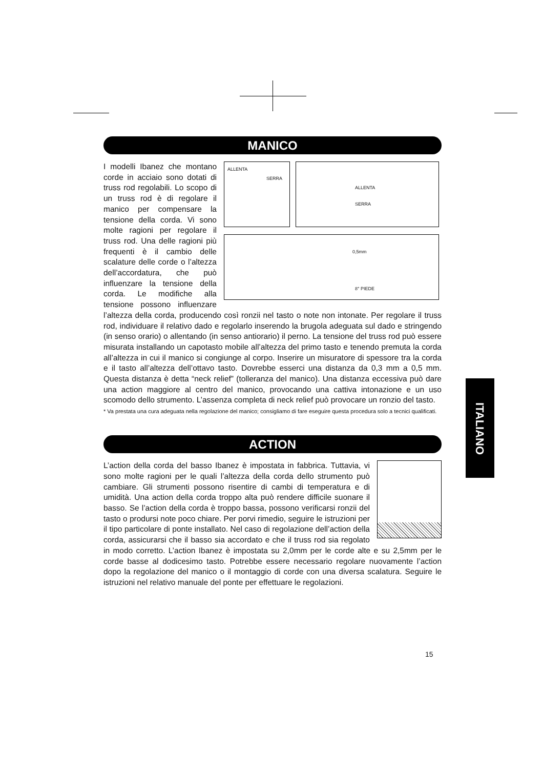MANICO
ALLENTA
SERRA
ALLENTA
SERRA
0,5mm
8° PIEDE
I modelli Ibanez che montano corde in acciaio sono dotati di truss rod regolabili. Lo scopo di un truss rod è di regolare il manico per compensare la tensione della corda. Vi sono molte ragioni per regolare il truss rod. Una delle ragioni più frequenti è il cambio delle scalature delle corde o l’altezza dell’accordatura, che può influenzare la tensione della corda. Le modifiche alla tensione possono influenzare l’altezza della corda, producendo così ronzii nel tasto o note non intonate. Per regolare il truss rod, individuare il relativo dado e regolarlo inserendo la brugola adeguata sul dado e stringendo (in senso orario) o allentando (in senso antiorario) il perno. La tensione del truss rod può essere misurata installando un capotasto mobile all’altezza del primo tasto e tenendo premuta la corda all’altezza in cui il manico si congiunge al corpo. Inserire un misuratore di spessore tra la corda e il tasto all’altezza dell’ottavo tasto. Dovrebbe esserci una distanza da 0,3 mm a 0,5 mm. Questa distanza è detta “neck relief” (tolleranza del manico). Una distanza eccessiva può dare una action maggiore al centro del manico, provocando una cattiva intonazione e un uso scomodo dello strumento. L’assenza completa di neck relief può provocare un ronzio del tasto.
* Va prestata una cura adeguata nella regolazione del manico; consigliamo di fare eseguire questa procedura solo a tecnici qualificati.
ACTION
L’action della corda del basso Ibanez è impostata in fabbrica. Tuttavia, vi sono molte ragioni per le quali l’altezza della corda dello strumento può cambiare. Gli strumenti possono risentire di cambi di temperatura e di umidità. Una action della corda troppo alta può rendere difficile suonare il basso. Se l’action della corda è troppo bassa, possono verificarsi ronzii del tasto o prodursi note poco chiare. Per porvi rimedio, seguire le istruzioni per il tipo particolare di ponte installato. Nel caso di regolazione dell’action della corda, assicurarsi che il basso sia accordato e che il truss rod sia regolato in modo corretto. L’action Ibanez è impostata su 2,0mm per le corde alte e su 2,5mm per le corde basse al dodicesimo tasto. Potrebbe essere necessario regolare nuovamente l’action dopo la regolazione del manico o il montaggio di corde con una diversa scalatura. Seguire le istruzioni nel relativo manuale del ponte per effettuare le regolazioni.
ITALIANO
15